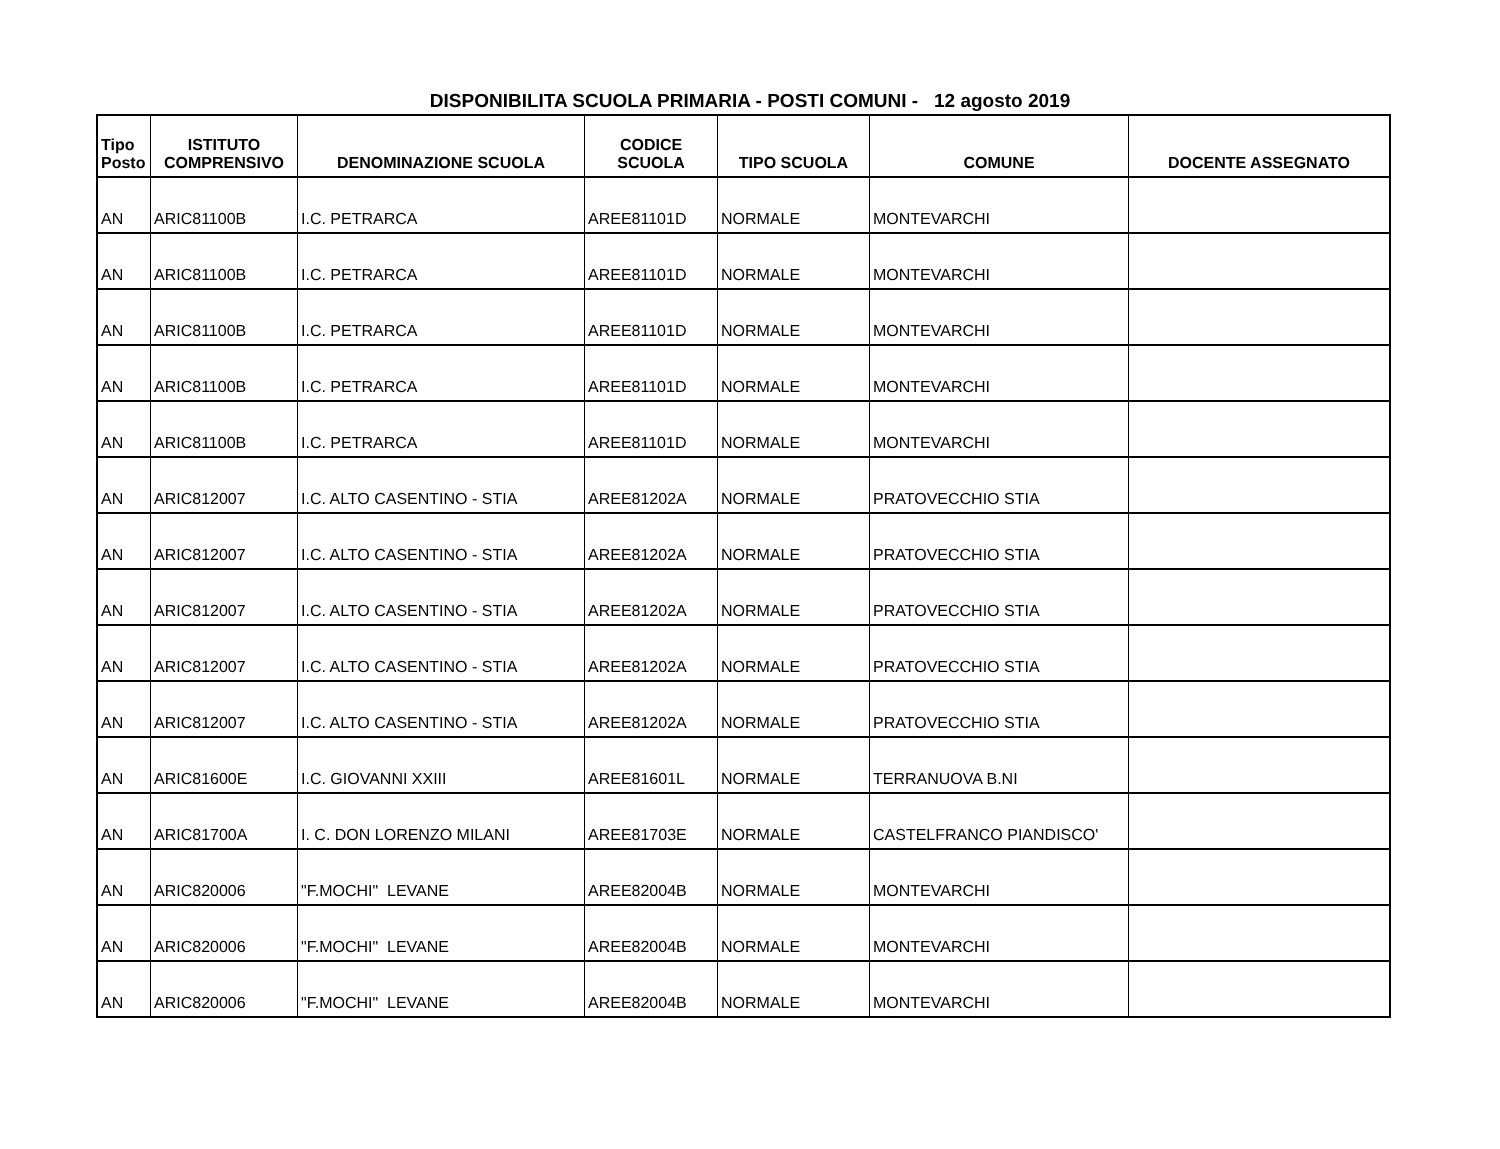DISPONIBILITA SCUOLA PRIMARIA - POSTI COMUNI - 12 agosto 2019
| Tipo Posto | ISTITUTO COMPRENSIVO | DENOMINAZIONE SCUOLA | CODICE SCUOLA | TIPO SCUOLA | COMUNE | DOCENTE ASSEGNATO |
| --- | --- | --- | --- | --- | --- | --- |
| AN | ARIC81100B | I.C. PETRARCA | AREE81101D | NORMALE | MONTEVARCHI | |
| AN | ARIC81100B | I.C. PETRARCA | AREE81101D | NORMALE | MONTEVARCHI | |
| AN | ARIC81100B | I.C. PETRARCA | AREE81101D | NORMALE | MONTEVARCHI | |
| AN | ARIC81100B | I.C. PETRARCA | AREE81101D | NORMALE | MONTEVARCHI | |
| AN | ARIC81100B | I.C. PETRARCA | AREE81101D | NORMALE | MONTEVARCHI | |
| AN | ARIC812007 | I.C. ALTO CASENTINO - STIA | AREE81202A | NORMALE | PRATOVECCHIO STIA | |
| AN | ARIC812007 | I.C. ALTO CASENTINO - STIA | AREE81202A | NORMALE | PRATOVECCHIO STIA | |
| AN | ARIC812007 | I.C. ALTO CASENTINO - STIA | AREE81202A | NORMALE | PRATOVECCHIO STIA | |
| AN | ARIC812007 | I.C. ALTO CASENTINO - STIA | AREE81202A | NORMALE | PRATOVECCHIO STIA | |
| AN | ARIC812007 | I.C. ALTO CASENTINO - STIA | AREE81202A | NORMALE | PRATOVECCHIO STIA | |
| AN | ARIC81600E | I.C. GIOVANNI XXIII | AREE81601L | NORMALE | TERRANUOVA B.NI | |
| AN | ARIC81700A | I. C. DON LORENZO MILANI | AREE81703E | NORMALE | CASTELFRANCO PIANDISCO' | |
| AN | ARIC820006 | "F.MOCHI" LEVANE | AREE82004B | NORMALE | MONTEVARCHI | |
| AN | ARIC820006 | "F.MOCHI" LEVANE | AREE82004B | NORMALE | MONTEVARCHI | |
| AN | ARIC820006 | "F.MOCHI" LEVANE | AREE82004B | NORMALE | MONTEVARCHI | |